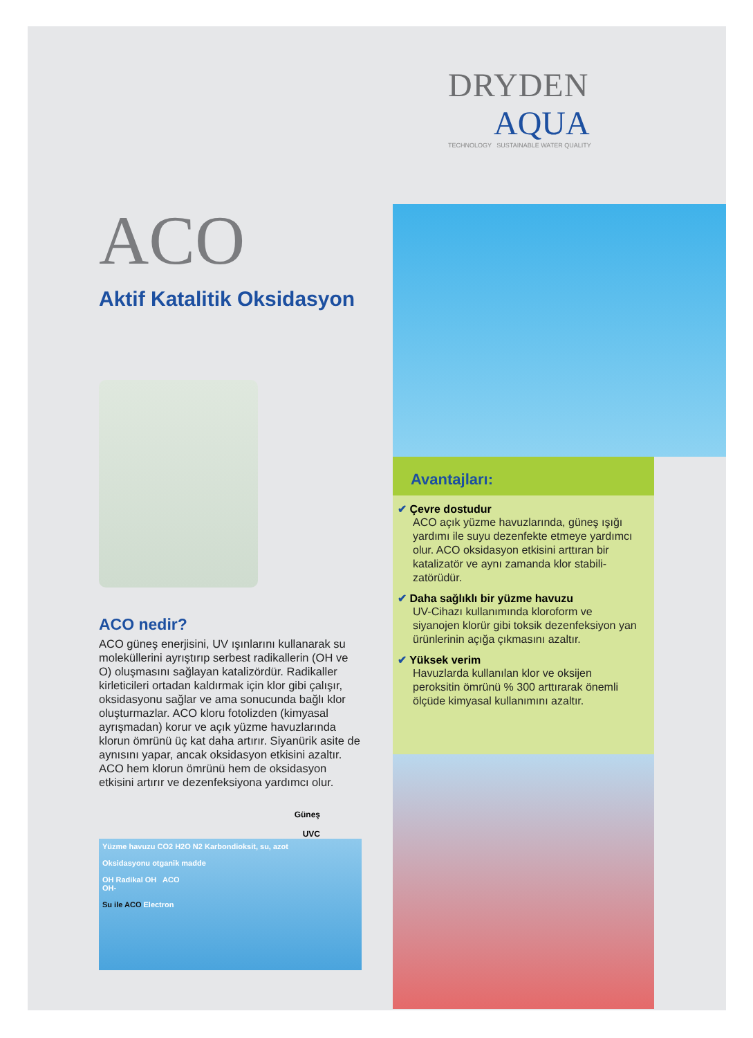ACO
Aktif Katalitik Oksidasyon
ACO nedir?
ACO güneş enerjisini, UV ışınlarını kullanarak su moleküllerini ayrıştırıp serbest radikallerin (OH ve O) oluşmasını sağlayan katalizördür. Radikaller kirleticileri ortadan kaldırmak için klor gibi çalışır, oksidasyonu sağlar ve ama sonucunda bağlı klor oluşturmazlar. ACO kloru fotolizden (kimyasal ayrışmadan) korur ve açık yüzme havuzlarında klorun ömrünü üç kat daha artırır. Siyanürik asite de aynısını yapar, ancak oksidasyon etkisini azaltır. ACO hem klorun ömrünü hem de oksidasyon etkisini artırır ve dezenfeksiyona yardımcı olur.
Güneş
UVC
Yüzme havuzu CO2 H2O N2 Karbondioksit, su, azot
Oksidasyonu otganik madde
OH Radikal OH ACO
OH-
Su ile ACO Electron
DRYDEN
AQUA
TECHNOLOGY SUSTAINABLE WATER QUALITY
Avantajları:
✔ Çevre dostudur
ACO açık yüzme havuzlarında, güneş ışığı yardımı ile suyu dezenfekte etmeye yardımcı olur. ACO oksidasyon etkisini arttıran bir katalizatör ve aynı zamanda klor stabili-zatörüdür.
✔ Daha sağlıklı bir yüzme havuzu
UV-Cihazı kullanımında kloroform ve siyanojen klorür gibi toksik dezenfeksiyon yan ürünlerinin açığa çıkmasını azaltır.
✔ Yüksek verim
Havuzlarda kullanılan klor ve oksijen peroksitin ömrünü % 300 arttırarak önemli ölçüde kimyasal kullanımını azaltır.